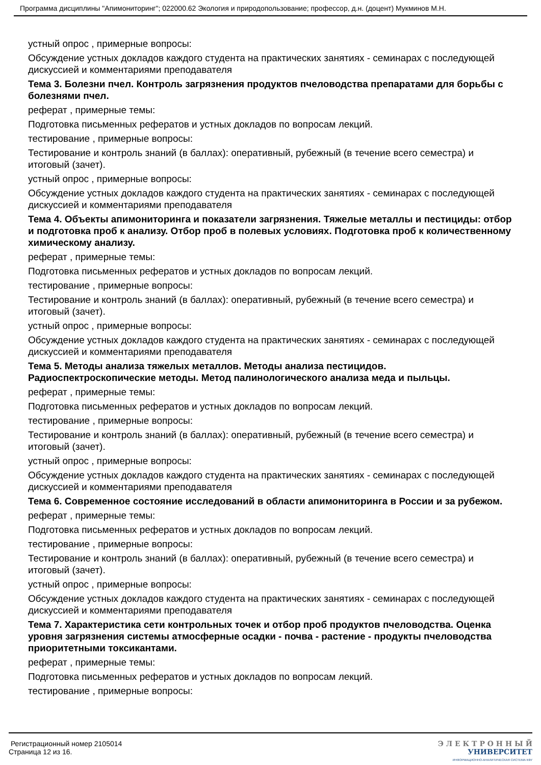Программа дисциплины "Апимониторинг"; 022000.62 Экология и природопользование; профессор, д.н. (доцент) Мукминов М.Н.
устный опрос , примерные вопросы:
Обсуждение устных докладов каждого студента на практических занятиях - семинарах с последующей дискуссией и комментариями преподавателя
Тема 3. Болезни пчел. Контроль загрязнения продуктов пчеловодства препаратами для борьбы с болезнями пчел.
реферат , примерные темы:
Подготовка письменных рефератов и устных докладов по вопросам лекций.
тестирование , примерные вопросы:
Тестирование и контроль знаний (в баллах): оперативный, рубежный (в течение всего семестра) и итоговый (зачет).
устный опрос , примерные вопросы:
Обсуждение устных докладов каждого студента на практических занятиях - семинарах с последующей дискуссией и комментариями преподавателя
Тема 4. Объекты апимониторинга и показатели загрязнения. Тяжелые металлы и пестициды: отбор и подготовка проб к анализу. Отбор проб в полевых условиях. Подготовка проб к количественному химическому анализу.
реферат , примерные темы:
Подготовка письменных рефератов и устных докладов по вопросам лекций.
тестирование , примерные вопросы:
Тестирование и контроль знаний (в баллах): оперативный, рубежный (в течение всего семестра) и итоговый (зачет).
устный опрос , примерные вопросы:
Обсуждение устных докладов каждого студента на практических занятиях - семинарах с последующей дискуссией и комментариями преподавателя
Тема 5. Методы анализа тяжелых металлов. Методы анализа пестицидов. Радиоспектроскопические методы. Метод палинологического анализа меда и пыльцы.
реферат , примерные темы:
Подготовка письменных рефератов и устных докладов по вопросам лекций.
тестирование , примерные вопросы:
Тестирование и контроль знаний (в баллах): оперативный, рубежный (в течение всего семестра) и итоговый (зачет).
устный опрос , примерные вопросы:
Обсуждение устных докладов каждого студента на практических занятиях - семинарах с последующей дискуссией и комментариями преподавателя
Тема 6. Современное состояние исследований в области апимониторинга в России и за рубежом.
реферат , примерные темы:
Подготовка письменных рефератов и устных докладов по вопросам лекций.
тестирование , примерные вопросы:
Тестирование и контроль знаний (в баллах): оперативный, рубежный (в течение всего семестра) и итоговый (зачет).
устный опрос , примерные вопросы:
Обсуждение устных докладов каждого студента на практических занятиях - семинарах с последующей дискуссией и комментариями преподавателя
Тема 7. Характеристика сети контрольных точек и отбор проб продуктов пчеловодства. Оценка уровня загрязнения системы атмосферные осадки - почва - растение - продукты пчеловодства приоритетными токсикантами.
реферат , примерные темы:
Подготовка письменных рефератов и устных докладов по вопросам лекций.
тестирование , примерные вопросы:
Регистрационный номер 2105014
Страница 12 из 16.
Э Л Е К Т Р О Н Н Ы Й
УНИВЕРСИТЕТ
ИНФОРМАЦИОННО-АНАЛИТИЧЕСКАЯ СИСТЕМА КФУ